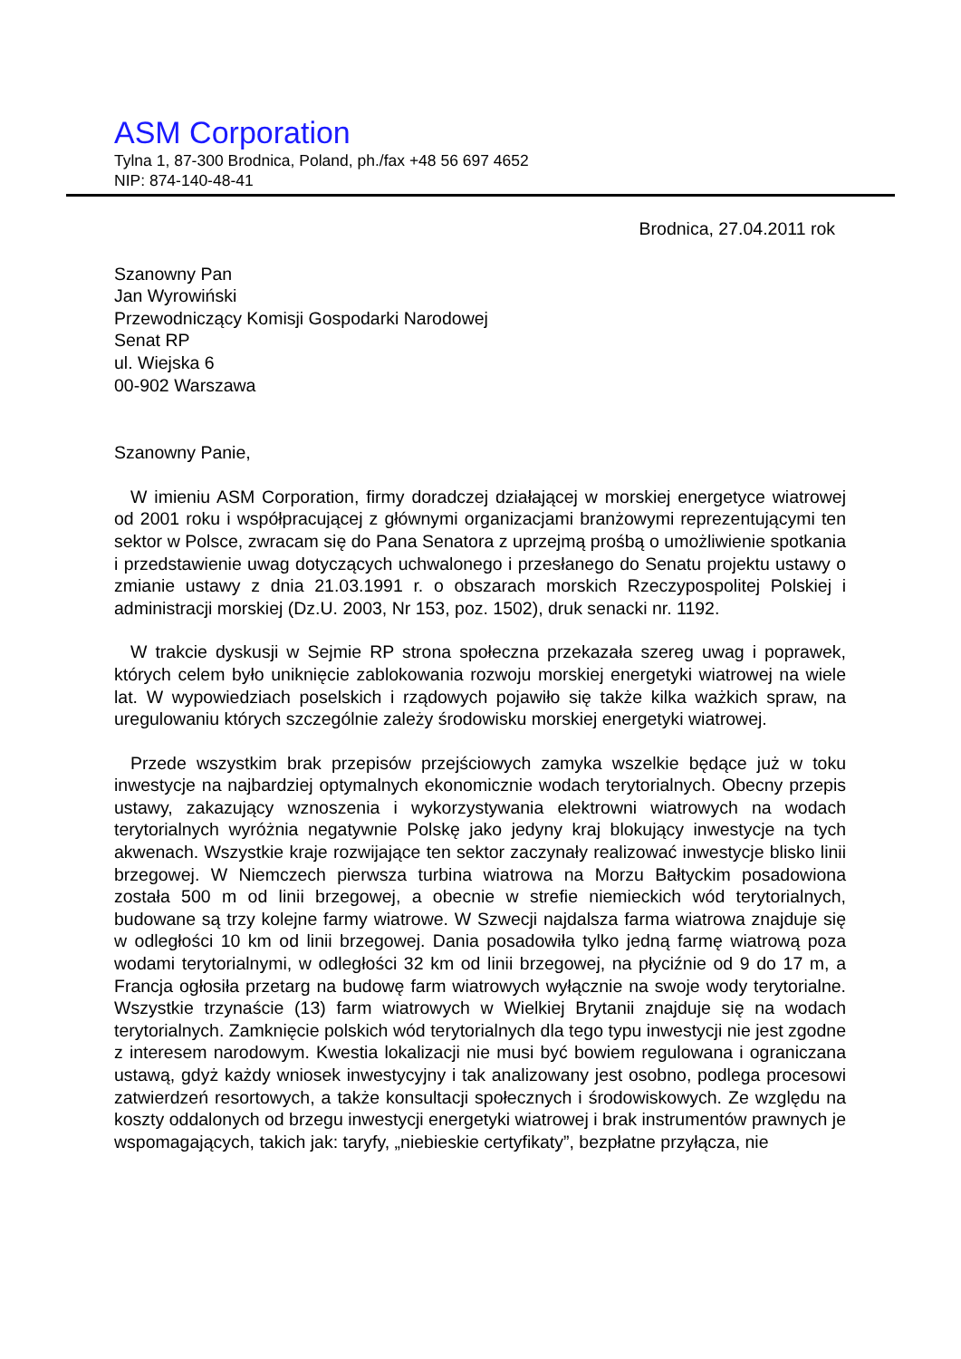ASM Corporation
Tylna 1, 87-300 Brodnica, Poland, ph./fax +48 56 697 4652
NIP: 874-140-48-41
Brodnica, 27.04.2011 rok
Szanowny Pan
Jan Wyrowiński
Przewodniczący Komisji Gospodarki Narodowej
Senat RP
ul. Wiejska 6
00-902 Warszawa
Szanowny Panie,
W imieniu ASM Corporation, firmy doradczej działającej w morskiej energetyce wiatrowej od 2001 roku i współpracującej z głównymi organizacjami branżowymi reprezentującymi ten sektor w Polsce, zwracam się do Pana Senatora z uprzejmą prośbą o umożliwienie spotkania i przedstawienie uwag dotyczących uchwalonego i przesłanego do Senatu projektu ustawy o zmianie ustawy z dnia 21.03.1991 r. o obszarach morskich Rzeczypospolitej Polskiej i administracji morskiej (Dz.U. 2003, Nr 153, poz. 1502), druk senacki nr. 1192.
W trakcie dyskusji w Sejmie RP strona społeczna przekazała szereg uwag i poprawek, których celem było uniknięcie zablokowania rozwoju morskiej energetyki wiatrowej na wiele lat. W wypowiedziach poselskich i rządowych pojawiło się także kilka ważkich spraw, na uregulowaniu których szczególnie zależy środowisku morskiej energetyki wiatrowej.
Przede wszystkim brak przepisów przejściowych zamyka wszelkie będące już w toku inwestycje na najbardziej optymalnych ekonomicznie wodach terytorialnych. Obecny przepis ustawy, zakazujący wznoszenia i wykorzystywania elektrowni wiatrowych na wodach terytorialnych wyróżnia negatywnie Polskę jako jedyny kraj blokujący inwestycje na tych akwenach. Wszystkie kraje rozwijające ten sektor zaczynały realizować inwestycje blisko linii brzegowej. W Niemczech pierwsza turbina wiatrowa na Morzu Bałtyckim posadowiona została 500 m od linii brzegowej, a obecnie w strefie niemieckich wód terytorialnych, budowane są trzy kolejne farmy wiatrowe. W Szwecji najdalsza farma wiatrowa znajduje się w odległości 10 km od linii brzegowej. Dania posadowiła tylko jedną farmę wiatrową poza wodami terytorialnymi, w odległości 32 km od linii brzegowej, na płyciźnie od 9 do 17 m, a Francja ogłosiła przetarg na budowę farm wiatrowych wyłącznie na swoje wody terytorialne. Wszystkie trzynaście (13) farm wiatrowych w Wielkiej Brytanii znajduje się na wodach terytorialnych. Zamknięcie polskich wód terytorialnych dla tego typu inwestycji nie jest zgodne z interesem narodowym. Kwestia lokalizacji nie musi być bowiem regulowana i ograniczana ustawą, gdyż każdy wniosek inwestycyjny i tak analizowany jest osobno, podlega procesowi zatwierdzeń resortowych, a także konsultacji społecznych i środowiskowych. Ze względu na koszty oddalonych od brzegu inwestycji energetyki wiatrowej i brak instrumentów prawnych je wspomagających, takich jak: taryfy, „niebieskie certyfikaty”, bezpłatne przyłącza, nie